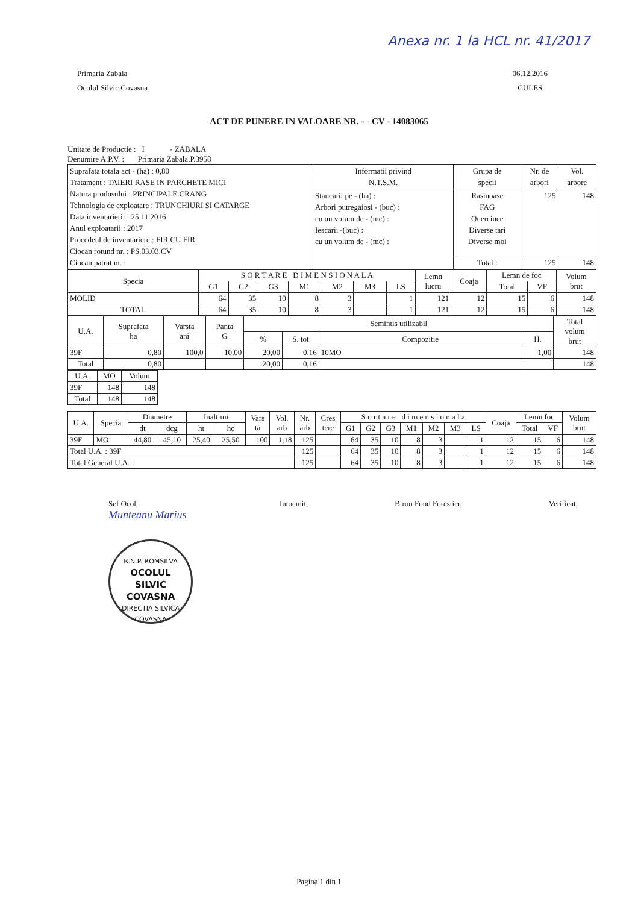Anexa nr. 1 la HCL nr. 41/2017
Primaria Zabala
Ocolul Silvic Covasna
06.12.2016
CULES
ACT DE PUNERE IN VALOARE NR. - - CV - 14083065
Unitate de Productie : I - ZABALA
Denumire A.P.V. : Primaria Zabala.P.3958
| Suprafata totala act - (ha) : 0,80 Tratament : TAIERI RASE IN PARCHETE MICI Natura produsului : PRINCIPALE CRANG Tehnologia de exploatare : TRUNCHIURI SI CATARGE Data inventarierii : 25.11.2016 Anul exploatarii : 2017 Procedeul de inventariere : FIR CU FIR Ciocan rotund nr. : PS.03.03.CV Ciocan patrat nr. : | Informatii privind N.T.S.M. | Grupa de specii | Nr. de arbori | Vol. arbore |
| | Stancarii pe - (ha) : Arbori putregaiosi - (buc) : cu un volum de - (mc) : Iescarii -(buc) : cu un volum de - (mc) : | Rasinoase FAG Quercinee Diverse tari Diverse moi | 125 | 148 |
| | | Total : | 125 | 148 |
| Specia | S O R T A R E D I M E N S I O N A L A | | | | | | | Lemn lucru | Coaja | Lemn de foc | | Volum brut |
| --- | --- | --- | --- | --- | --- | --- | --- | --- | --- | --- | --- | --- |
| | G1 | G2 | G3 | M1 | M2 | M3 | LS | | | Total | VF | |
| MOLID | 64 | 35 | 10 | 8 | 3 | | 1 | 121 | 12 | 15 | 6 | 148 |
| TOTAL | 64 | 35 | 10 | 8 | 3 | | 1 | 121 | 12 | 15 | 6 | 148 |
| U.A. | Suprafata ha | Varsta ani | Panta G | Semintis utilizabil | | | | Total volum brut |
| --- | --- | --- | --- | --- | --- | --- | --- | --- |
| | | | | % | S. tot | Compozitie | H. | |
| 39F | 0,80 | 100,0 | 10,00 | 20,00 | 0,16 | 10MO | 1,00 | 148 |
| Total | 0,80 | | | 20,00 | 0,16 | | | 148 |
| U.A. | MO | Volum |
| --- | --- | --- |
| 39F | 148 | 148 |
| Total | 148 | 148 |
| U.A. | Specia | Diametre | | Inaltimi | | Vars ta | Vol. arb | Nr. arb | Cres tere | S o r t a r e d i m e n s i o n a l a | | | | | | | Coaja | Lemn foc | | Volum brut |
| --- | --- | --- | --- | --- | --- | --- | --- | --- | --- | --- | --- | --- | --- | --- | --- | --- | --- | --- | --- | --- |
| | | dt | dcg | ht | hc | | | | | G1 | G2 | G3 | M1 | M2 | M3 | LS | | Total | VF | |
| 39F | MO | 44,80 | 45,10 | 25,40 | 25,50 | 100 | 1,18 | 125 | | 64 | 35 | 10 | 8 | 3 | | 1 | 12 | 15 | 6 | 148 |
| Total U.A. : 39F | | | | | | | | 125 | | 64 | 35 | 10 | 8 | 3 | | 1 | 12 | 15 | 6 | 148 |
| Total General U.A. : | | | | | | | | 125 | | 64 | 35 | 10 | 8 | 3 | | 1 | 12 | 15 | 6 | 148 |
Sef Ocol,
Munteanu Marius
R.N.P. ROMSILVA
OCOLUL
SILVIC
COVASNA
DIRECTIA SILVICA COVASNA
Intocmit, Birou Fond Forestier, Verificat,
Pagina 1 din 1